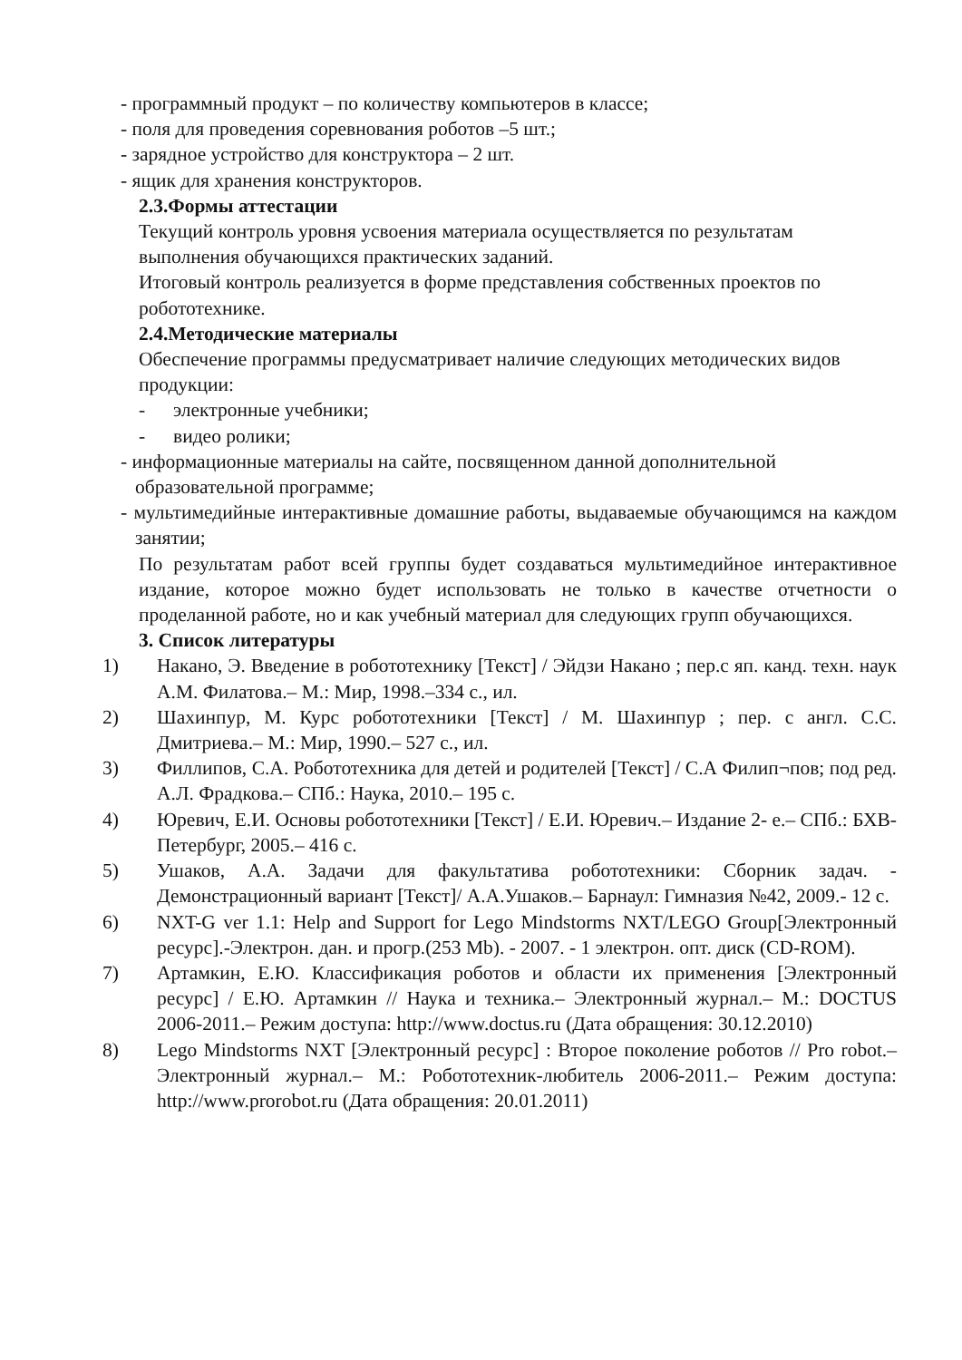- программный продукт – по количеству компьютеров в классе;
- поля для проведения соревнования роботов –5 шт.;
- зарядное устройство для конструктора – 2 шт.
- ящик для хранения конструкторов.
2.3.Формы аттестации
Текущий контроль уровня усвоения материала осуществляется по результатам выполнения обучающихся практических заданий.
Итоговый контроль реализуется в форме представления собственных проектов по робототехнике.
2.4.Методические материалы
Обеспечение программы предусматривает наличие следующих методических видов продукции:
- электронные учебники;
- видео ролики;
- информационные материалы на сайте, посвященном данной дополнительной образовательной программе;
- мультимедийные интерактивные домашние работы, выдаваемые обучающимся на каждом занятии;
По результатам работ всей группы будет создаваться мультимедийное интерактивное издание, которое можно будет использовать не только в качестве отчетности о проделанной работе, но и как учебный материал для следующих групп обучающихся.
3. Список литературы
1) Накано, Э. Введение в робототехнику [Текст] / Эйдзи Накано ; пер.с яп. канд. техн. наук А.М. Филатова.– М.: Мир, 1998.–334 с., ил.
2) Шахинпур, М. Курс робототехники [Текст] / М. Шахинпур ; пер. с англ. С.С. Дмитриева.– М.: Мир, 1990.– 527 с., ил.
3) Филлипов, С.А. Робототехника для детей и родителей [Текст] / С.А Филип¬пов; под ред. А.Л. Фрадкова.– СПб.: Наука, 2010.– 195 с.
4) Юревич, Е.И. Основы робототехники [Текст] / Е.И. Юревич.– Издание 2- е.– СПб.: БХВ-Петербург, 2005.– 416 с.
5) Ушаков, А.А. Задачи для факультатива робототехники: Сборник задач. - Демонстрационный вариант [Текст]/ А.А.Ушаков.– Барнаул: Гимназия №42, 2009.- 12 с.
6) NXT-G ver 1.1: Help and Support for Lego Mindstorms NXT/LEGO Group[Электронный ресурс].-Электрон. дан. и прогр.(253 Mb). - 2007. - 1 электрон. опт. диск (CD-ROM).
7) Артамкин, Е.Ю. Классификация роботов и области их применения [Электронный ресурс] / Е.Ю. Артамкин // Наука и техника.– Электронный журнал.– М.: DOCTUS 2006-2011.– Режим доступа: http://www.doctus.ru (Дата обращения: 30.12.2010)
8) Lego Mindstorms NXT [Электронный ресурс] : Второе поколение роботов // Pro robot.– Электронный журнал.– М.: Робототехник-любитель 2006-2011.– Режим доступа: http://www.prorobot.ru (Дата обращения: 20.01.2011)